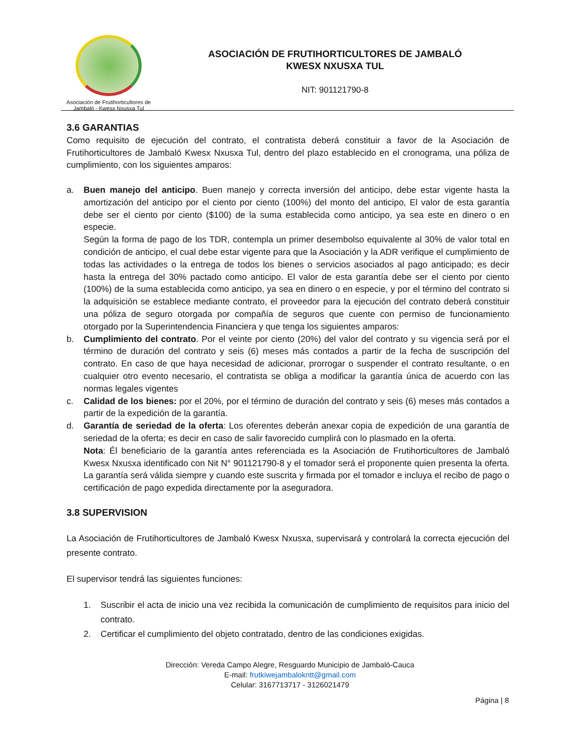Asociación de Frutihorticultores de
Jambaló - Kwesx Nxusxa Tul
ASOCIACIÓN DE FRUTIHORTICULTORES DE JAMBALÓ
KWESX NXUSXA TUL
NIT: 901121790-8
3.6 GARANTIAS
Como requisito de ejecución del contrato, el contratista deberá constituir a favor de la Asociación de Frutihorticultores de Jambaló Kwesx Nxusxa Tul, dentro del plazo establecido en el cronograma, una póliza de cumplimiento, con los siguientes amparos:
a. Buen manejo del anticipo. Buen manejo y correcta inversión del anticipo, debe estar vigente hasta la amortización del anticipo por el ciento por ciento (100%) del monto del anticipo, El valor de esta garantía debe ser el ciento por ciento ($100) de la suma establecida como anticipo, ya sea este en dinero o en especie.
Según la forma de pago de los TDR, contempla un primer desembolso equivalente al 30% de valor total en condición de anticipo, el cual debe estar vigente para que la Asociación y la ADR verifique el cumplimiento de todas las actividades o la entrega de todos los bienes o servicios asociados al pago anticipado; es decir hasta la entrega del 30% pactado como anticipo. El valor de esta garantía debe ser el ciento por ciento (100%) de la suma establecida como anticipo, ya sea en dinero o en especie, y por el término del contrato si la adquisición se establece mediante contrato, el proveedor para la ejecución del contrato deberá constituir una póliza de seguro otorgada por compañía de seguros que cuente con permiso de funcionamiento otorgado por la Superintendencia Financiera y que tenga los siguientes amparos:
b. Cumplimiento del contrato. Por el veinte por ciento (20%) del valor del contrato y su vigencia será por el término de duración del contrato y seis (6) meses más contados a partir de la fecha de suscripción del contrato. En caso de que haya necesidad de adicionar, prorrogar o suspender el contrato resultante, o en cualquier otro evento necesario, el contratista se obliga a modificar la garantía única de acuerdo con las normas legales vigentes
c. Calidad de los bienes: por el 20%, por el término de duración del contrato y seis (6) meses más contados a partir de la expedición de la garantía.
d. Garantía de seriedad de la oferta: Los oferentes deberán anexar copia de expedición de una garantía de seriedad de la oferta; es decir en caso de salir favorecido cumplirá con lo plasmado en la oferta.
Nota: Él beneficiario de la garantía antes referenciada es la Asociación de Frutihorticultores de Jambaló Kwesx Nxusxa identificado con Nit N° 901121790-8 y el tomador será el proponente quien presenta la oferta. La garantía será válida siempre y cuando este suscrita y firmada por el tomador e incluya el recibo de pago o certificación de pago expedida directamente por la aseguradora.
3.8 SUPERVISION
La Asociación de Frutihorticultores de Jambaló Kwesx Nxusxa, supervisará y controlará la correcta ejecución del presente contrato.
El supervisor tendrá las siguientes funciones:
1. Suscribir el acta de inicio una vez recibida la comunicación de cumplimiento de requisitos para inicio del contrato.
2. Certificar el cumplimiento del objeto contratado, dentro de las condiciones exigidas.
Dirección: Vereda Campo Alegre, Resguardo Municipio de Jambaló-Cauca
E-mail: frutkiwejambalokntt@gmail.com
Celular: 3167713717 - 3126021479
Página | 8